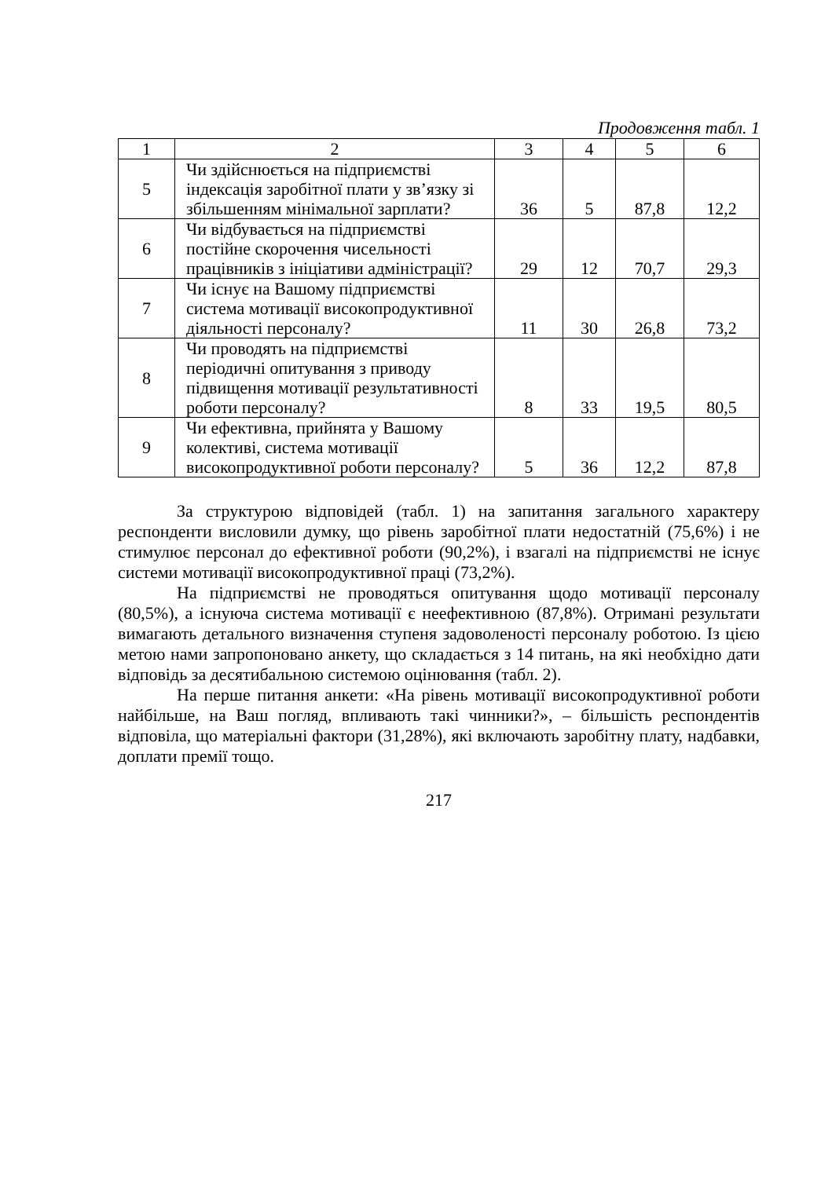Продовження табл. 1
| 1 | 2 | 3 | 4 | 5 | 6 |
| 5 | Чи здійснюється на підприємстві індексація заробітної плати у зв’язку зі збільшенням мінімальної зарплати? | 36 | 5 | 87,8 | 12,2 |
| 6 | Чи відбувається на підприємстві постійне скорочення чисельності працівників з ініціативи адміністрації? | 29 | 12 | 70,7 | 29,3 |
| 7 | Чи існує на Вашому підприємстві система мотивації високопродуктивної діяльності персоналу? | 11 | 30 | 26,8 | 73,2 |
| 8 | Чи проводять на підприємстві періодичні опитування з приводу підвищення мотивації результативності роботи персоналу? | 8 | 33 | 19,5 | 80,5 |
| 9 | Чи ефективна, прийнята у Вашому колективі, система мотивації високопродуктивної роботи персоналу? | 5 | 36 | 12,2 | 87,8 |
За структурою відповідей (табл. 1) на запитання загального характеру респонденти висловили думку, що рівень заробітної плати недостатній (75,6%) і не стимулює персонал до ефективної роботи (90,2%), і взагалі на підприємстві не існує системи мотивації високопродуктивної праці (73,2%).
На підприємстві не проводяться опитування щодо мотивації персоналу (80,5%), а існуюча система мотивації є неефективною (87,8%). Отримані результати вимагають детального визначення ступеня задоволеності персоналу роботою. Із цією метою нами запропоновано анкету, що складається з 14 питань, на які необхідно дати відповідь за десятибальною системою оцінювання (табл. 2).
На перше питання анкети: «На рівень мотивації високопродуктивної роботи найбільше, на Ваш погляд, впливають такі чинники?», – більшість респондентів відповіла, що матеріальні фактори (31,28%), які включають заробітну плату, надбавки, доплати премії тощо.
217